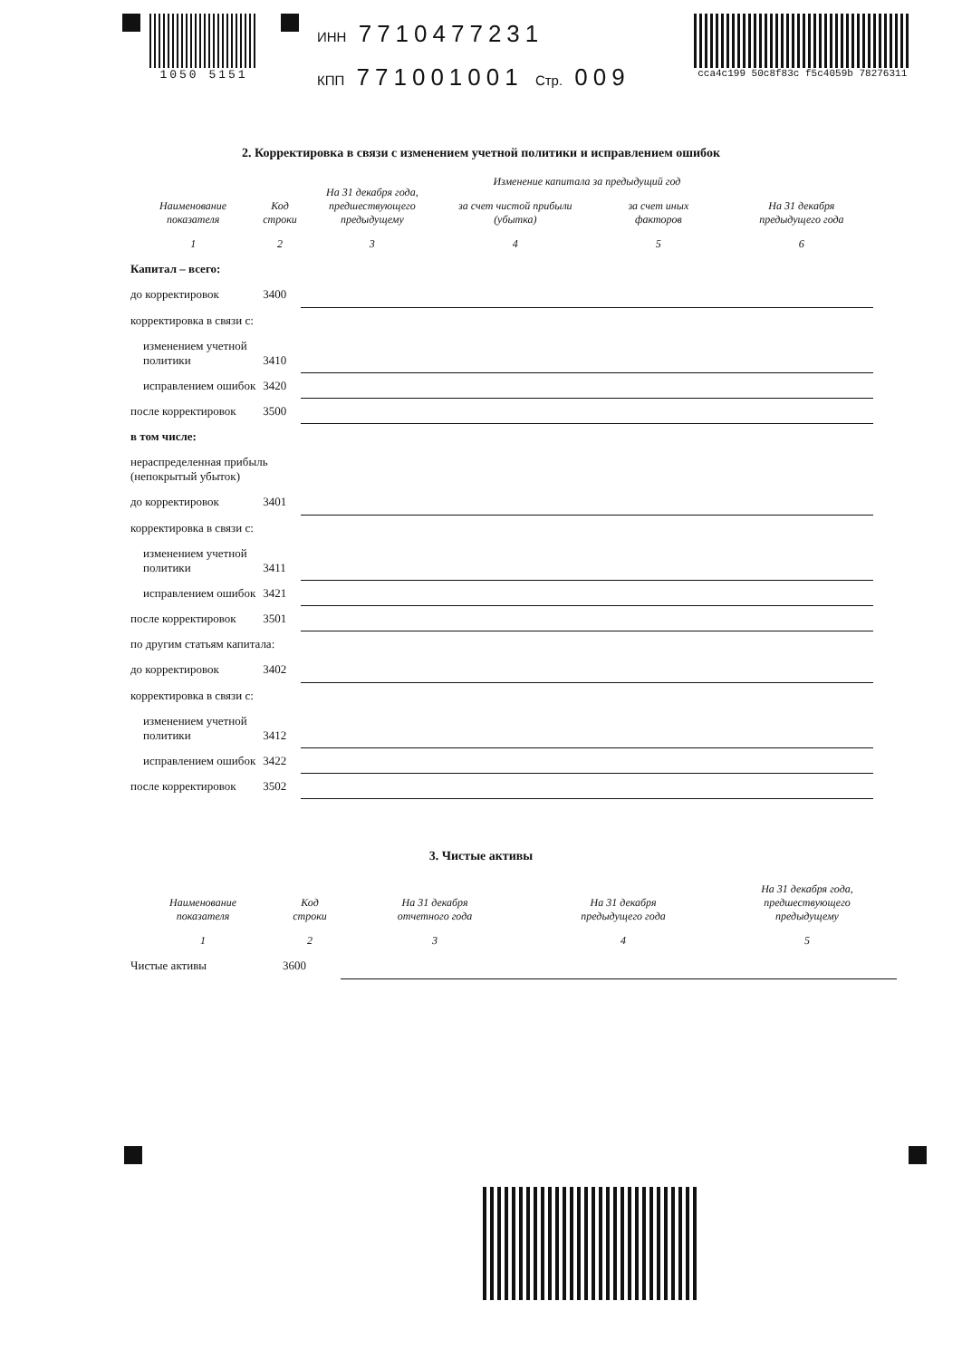1050 5151
ИНН 7710477231
КПП 771001001 Стр. 009
cca4c199 50c8f83c f5c4059b 78276311
2. Корректировка в связи с изменением учетной политики и исправлением ошибок
| Наименование показателя | Код строки | На 31 декабря года, предшествующего предыдущему | Изменение капитала за предыдущий год | | На 31 декабря предыдущего года |
| --- | --- | --- | --- | --- | --- |
| | | | за счет чистой прибыли (убытка) | за счет иных факторов | |
| 1 | 2 | 3 | 4 | 5 | 6 |
| Капитал – всего: | | | | | |
| до корректировок | 3400 | | | | |
| корректировка в связи с: | | | | | |
| изменением учетной политики | 3410 | | | | |
| исправлением ошибок | 3420 | | | | |
| после корректировок | 3500 | | | | |
| в том числе: | | | | | |
| нераспределенная прибыль (непокрытый убыток) | | | | | |
| до корректировок | 3401 | | | | |
| корректировка в связи с: | | | | | |
| изменением учетной политики | 3411 | | | | |
| исправлением ошибок | 3421 | | | | |
| после корректировок | 3501 | | | | |
| по другим статьям капитала: | | | | | |
| до корректировок | 3402 | | | | |
| корректировка в связи с: | | | | | |
| изменением учетной политики | 3412 | | | | |
| исправлением ошибок | 3422 | | | | |
| после корректировок | 3502 | | | | |
3. Чистые активы
| Наименование показателя | Код строки | На 31 декабря отчетного года | На 31 декабря предыдущего года | На 31 декабря года, предшествующего предыдущему |
| --- | --- | --- | --- | --- |
| 1 | 2 | 3 | 4 | 5 |
| Чистые активы | 3600 | | | |